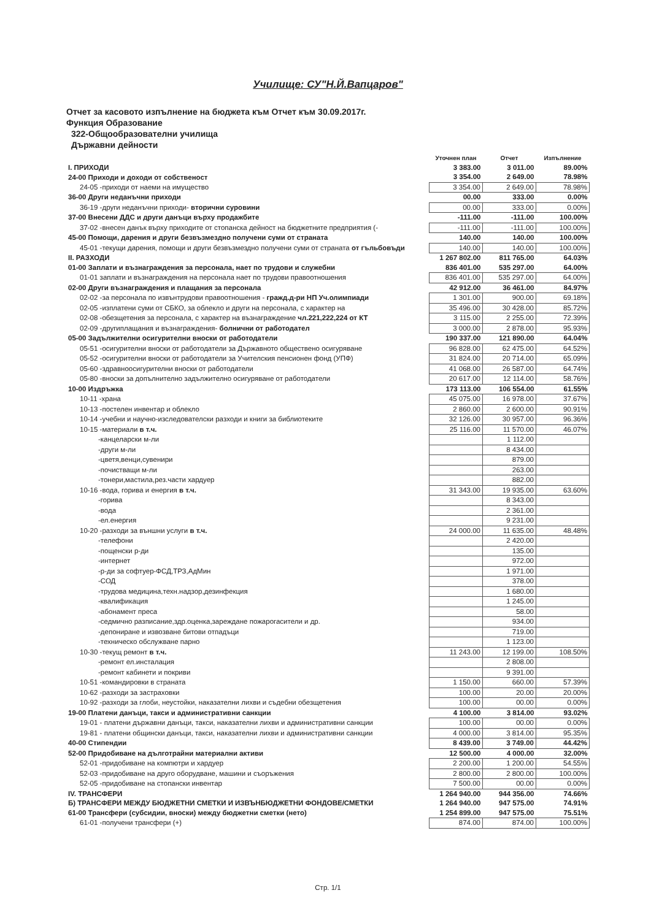Училище: СУ"Н.Й.Вапцаров"
Отчет за касовото изпълнение на бюджета към Отчет към 30.09.2017г.
Функция Образование
322-Общообразователни училища
Държавни дейности
| | Уточнен план | Отчет | Изпълнение |
| --- | --- | --- | --- |
| I. ПРИХОДИ | 3 383.00 | 3 011.00 | 89.00% |
| 24-00 Приходи и доходи от собственост | 3 354.00 | 2 649.00 | 78.98% |
| 24-05 -приходи от наеми на имущество | 3 354.00 | 2 649.00 | 78.98% |
| 36-00 Други неданъчни приходи | 00.00 | 333.00 | 0.00% |
| 36-19 -други неданъчни приходи- вторични суровини | 00.00 | 333.00 | 0.00% |
| 37-00 Внесени ДДС и други данъци върху продажбите | -111.00 | -111.00 | 100.00% |
| 37-02 -внесен данък върху приходите от стопанска дейност на бюджетните предприятия (- | -111.00 | -111.00 | 100.00% |
| 45-00 Помощи, дарения и други безвъзмездно получени суми от страната | 140.00 | 140.00 | 100.00% |
| 45-01 -текущи дарения, помощи и други безвъзмездно получени суми от страната от гъльбовъди | 140.00 | 140.00 | 100.00% |
| II. РАЗХОДИ | 1 267 802.00 | 811 765.00 | 64.03% |
| 01-00 Заплати и възнаграждения за персонала, нает по трудови и служебни | 836 401.00 | 535 297.00 | 64.00% |
| 01-01 заплати и възнаграждения на персонала нает по трудови правоотношения | 836 401.00 | 535 297.00 | 64.00% |
| 02-00 Други възнаграждения и плащания за персонала | 42 912.00 | 36 461.00 | 84.97% |
| 02-02 -за персонала по извънтрудови правоотношения - гражд.д-ри НП Уч.олимпиади | 1 301.00 | 900.00 | 69.18% |
| 02-05 -изплатени суми от СБКО, за облекло и други на персонала, с характер на | 35 496.00 | 30 428.00 | 85.72% |
| 02-08 -обезщетения за персонала, с характер на възнаграждение чл.221,222,224 от КТ | 3 115.00 | 2 255.00 | 72.39% |
| 02-09 -другиплащания и възнаграждения- болнични от работодател | 3 000.00 | 2 878.00 | 95.93% |
| 05-00 Задължителни осигурителни вноски от работодатели | 190 337.00 | 121 890.00 | 64.04% |
| 05-51 -осигурителни вноски от работодатели за Държавното обществено осигуряване | 96 828.00 | 62 475.00 | 64.52% |
| 05-52 -осигурителни вноски от работодатели за Учителския пенсионен фонд (УПФ) | 31 824.00 | 20 714.00 | 65.09% |
| 05-60 -здравноосигурителни вноски от работодатели | 41 068.00 | 26 587.00 | 64.74% |
| 05-80 -вноски за допълнително задължително осигуряване от работодатели | 20 617.00 | 12 114.00 | 58.76% |
| 10-00 Издръжка | 173 113.00 | 106 554.00 | 61.55% |
| 10-11 -храна | 45 075.00 | 16 978.00 | 37.67% |
| 10-13 -постелен инвентар и облекло | 2 860.00 | 2 600.00 | 90.91% |
| 10-14 -учебни и научно-изследователски разходи и книги за библиотеките | 32 126.00 | 30 957.00 | 96.36% |
| 10-15 -материали в т.ч. | 25 116.00 | 11 570.00 | 46.07% |
| -канцеларски м-ли | | 1 112.00 | |
| -други м-ли | | 8 434.00 | |
| -цветя,венци,сувенири | | 879.00 | |
| -почистващи м-ли | | 263.00 | |
| -тонери,мастила,рез.части хардуер | | 882.00 | |
| 10-16 -вода, горива и енергия в т.ч. | 31 343.00 | 19 935.00 | 63.60% |
| -горива | | 8 343.00 | |
| -вода | | 2 361.00 | |
| -ел.енергия | | 9 231.00 | |
| 10-20 -разходи за външни услуги в т.ч. | 24 000.00 | 11 635.00 | 48.48% |
| -телефони | | 2 420.00 | |
| -пощенски р-ди | | 135.00 | |
| -интернет | | 972.00 | |
| -р-ди за софтуер-ФСД,ТРЗ,АдМин | | 1 971.00 | |
| -СОД | | 378.00 | |
| -трудова медицина,техн.надзор,дезинфекция | | 1 680.00 | |
| -квалификация | | 1 245.00 | |
| -абонамент преса | | 58.00 | |
| -седмично разписание,здр.оценка,зареждане пожарогасители и др. | | 934.00 | |
| -депониране и извозване битови отпадъци | | 719.00 | |
| -техническо обслужване парно | | 1 123.00 | |
| 10-30 -текущ ремонт в т.ч. | 11 243.00 | 12 199.00 | 108.50% |
| -ремонт ел.инсталация | | 2 808.00 | |
| -ремонт кабинети и покриви | | 9 391.00 | |
| 10-51 -командировки в страната | 1 150.00 | 660.00 | 57.39% |
| 10-62 -разходи за застраховки | 100.00 | 20.00 | 20.00% |
| 10-92 -разходи за глоби, неустойки, наказателни лихви и съдебни обезщетения | 100.00 | 00.00 | 0.00% |
| 19-00 Платени данъци, такси и административни санкции | 4 100.00 | 3 814.00 | 93.02% |
| 19-01 - платени държавни данъци, такси, наказателни лихви и административни санкции | 100.00 | 00.00 | 0.00% |
| 19-81 - платени общински данъци, такси, наказателни лихви и административни санкции | 4 000.00 | 3 814.00 | 95.35% |
| 40-00 Стипендии | 8 439.00 | 3 749.00 | 44.42% |
| 52-00 Придобиване на дълготрайни материални активи | 12 500.00 | 4 000.00 | 32.00% |
| 52-01 -придобиване на компютри и хардуер | 2 200.00 | 1 200.00 | 54.55% |
| 52-03 -придобиване на друго оборудване, машини и съоръжения | 2 800.00 | 2 800.00 | 100.00% |
| 52-05 -придобиване на стопански инвентар | 7 500.00 | 00.00 | 0.00% |
| IV. ТРАНСФЕРИ | 1 264 940.00 | 944 356.00 | 74.66% |
| Б) ТРАНСФЕРИ МЕЖДУ БЮДЖЕТНИ СМЕТКИ И ИЗВЪНБЮДЖЕТНИ ФОНДОВЕ/СМЕТКИ | 1 264 940.00 | 947 575.00 | 74.91% |
| 61-00 Трансфери (субсидии, вноски) между бюджетни сметки (нето) | 1 254 899.00 | 947 575.00 | 75.51% |
| 61-01 -получени трансфери (+) | 874.00 | 874.00 | 100.00% |
Стр. 1/1